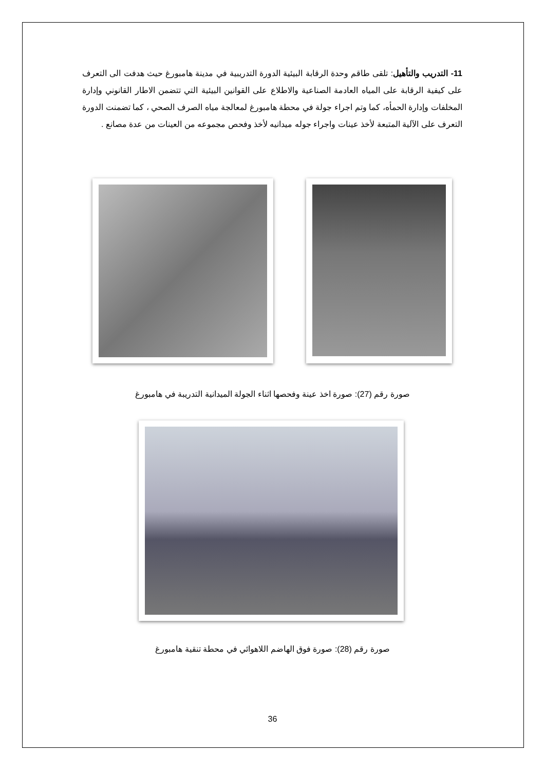11- التدريب والتأهيل: تلقى طاقم وحدة الرقابة البيئية الدورة التدريبية في مدينة هامبورغ حيث هدفت الى التعرف على كيفية الرقابة على المياه العادمة الصناعية والاطلاع على القوانين البيئية التي تتضمن الاطار القانوني وإدارة المخلفات وإدارة الحمأه، كما وتم اجراء جولة في محطة هامبورغ لمعالجة مياه الصرف الصحي ، كما تضمنت الدورة التعرف على الآلية المتبعة لأخذ عينات واجراء جوله ميدانيه لأخذ وفحص مجموعه من العينات من عدة مصانع .
صورة رقم (27): صورة اخذ عينة وفحصها اثناء الجولة الميدانية التدريبة في هامبورغ
صورة رقم (28): صورة فوق الهاضم اللاهوائي في محطة تنقية هامبورغ
36